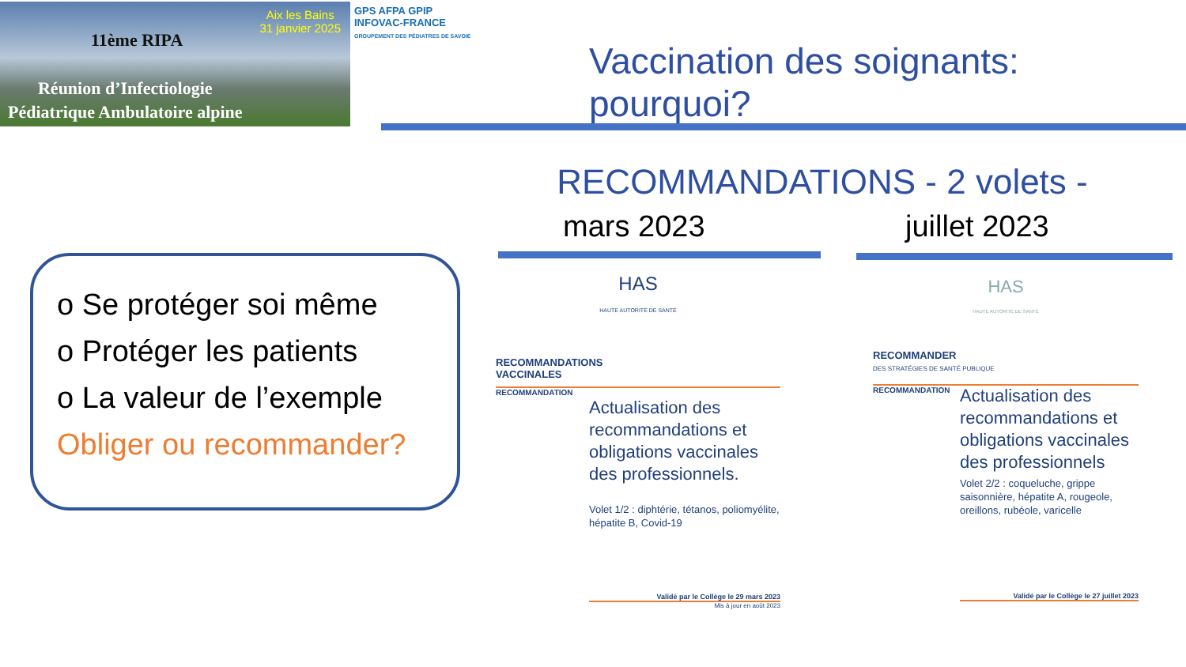Aix les Bains
31 janvier 2025
11ème RIPA
Réunion d’Infectiologie
Pédiatrique Ambulatoire alpine
GPS AFPA GPIP
INFOVAC-FRANCE
GROUPEMENT DES PÉDIATRES DE SAVOIE
Vaccination des soignants: pourquoi?
RECOMMANDATIONS - 2 volets -
mars 2023 juillet 2023
o Se protéger soi même
o Protéger les patients
o La valeur de l’exemple
Obliger ou recommander?
HAS
HAUTE AUTORITÉ DE SANTÉ
RECOMMANDATIONS
VACCINALES
RECOMMANDATION
Actualisation des recommandations et obligations vaccinales des professionnels.
Volet 1/2 : diphtérie, tétanos, poliomyélite, hépatite B, Covid-19
Validé par le Collège le 29 mars 2023
Mis à jour en août 2023
HAS
HAUTE AUTORITÉ DE SANTÉ
RECOMMANDER
DES STRATÉGIES DE SANTÉ PUBLIQUE
RECOMMANDATION
Actualisation des recommandations et obligations vaccinales des professionnels
Volet 2/2 : coqueluche, grippe saisonnière, hépatite A, rougeole, oreillons, rubéole, varicelle
Validé par le Collège le 27 juillet 2023